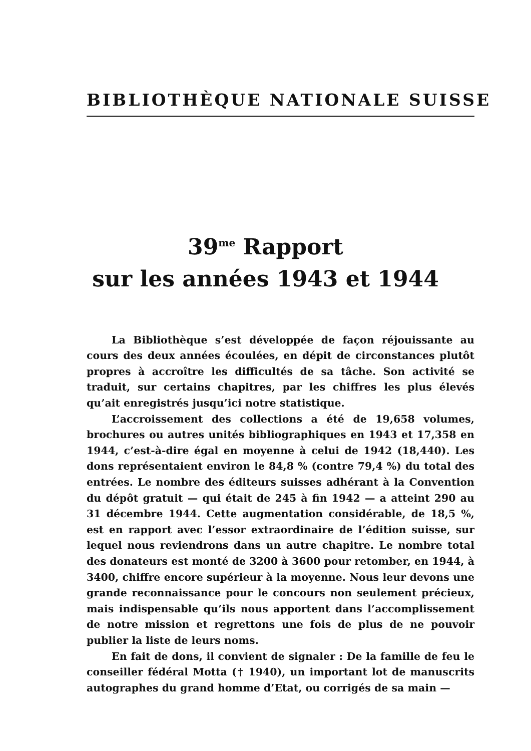BIBLIOTHÈQUE NATIONALE SUISSE
39<sup>me</sup> Rapport
sur les années 1943 et 1944
La Bibliothèque s’est développée de façon réjouissante au cours des deux années écoulées, en dépit de circonstances plutôt propres à accroître les difficultés de sa tâche. Son activité se traduit, sur certains chapitres, par les chiffres les plus élevés qu’ait enregistrés jusqu’ici notre statistique.
L’accroissement des collections a été de 19,658 volumes, brochures ou autres unités bibliographiques en 1943 et 17,358 en 1944, c’est-à-dire égal en moyenne à celui de 1942 (18,440). Les dons représentaient environ le 84,8 % (contre 79,4 %) du total des entrées. Le nombre des éditeurs suisses adhérant à la Convention du dépôt gratuit — qui était de 245 à fin 1942 — a atteint 290 au 31 décembre 1944. Cette augmentation considérable, de 18,5 %, est en rapport avec l’essor extraordinaire de l’édition suisse, sur lequel nous reviendrons dans un autre chapitre. Le nombre total des donateurs est monté de 3200 à 3600 pour retomber, en 1944, à 3400, chiffre encore supérieur à la moyenne. Nous leur devons une grande reconnaissance pour le concours non seulement précieux, mais indispensable qu’ils nous apportent dans l’accomplissement de notre mission et regrettons une fois de plus de ne pouvoir publier la liste de leurs noms.
En fait de dons, il convient de signaler : De la famille de feu le conseiller fédéral Motta († 1940), un important lot de manuscrits autographes du grand homme d’Etat, ou corrigés de sa main —